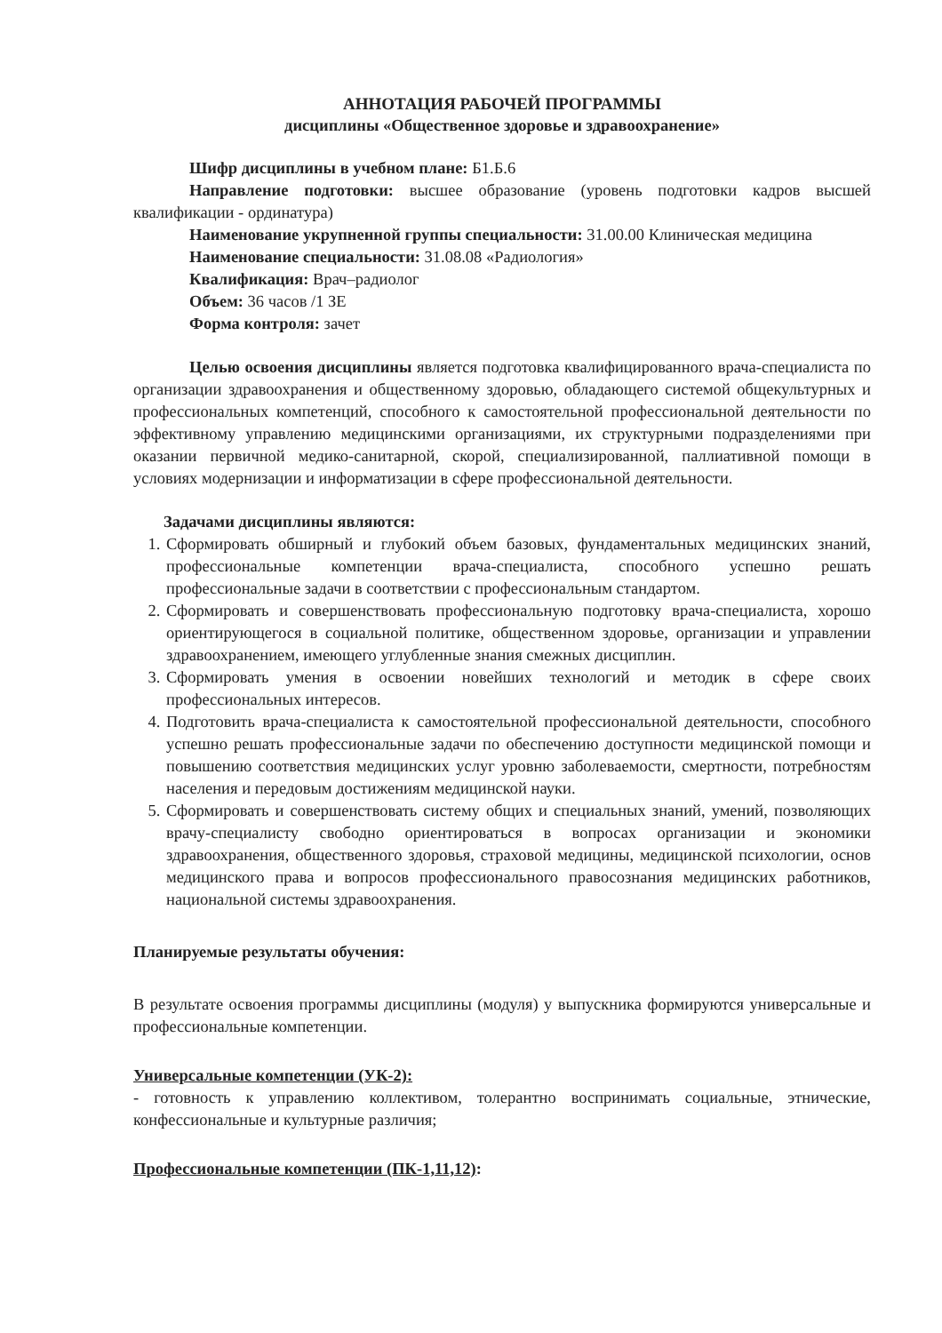АННОТАЦИЯ РАБОЧЕЙ ПРОГРАММЫ
дисциплины «Общественное здоровье и здравоохранение»
Шифр дисциплины в учебном плане: Б1.Б.6
Направление подготовки: высшее образование (уровень подготовки кадров высшей квалификации - ординатура)
Наименование укрупненной группы специальности: 31.00.00 Клиническая медицина
Наименование специальности: 31.08.08 «Радиология»
Квалификация: Врач–радиолог
Объем: 36 часов /1 ЗЕ
Форма контроля: зачет
Целью освоения дисциплины является подготовка квалифицированного врача-специалиста по организации здравоохранения и общественному здоровью, обладающего системой общекультурных и профессиональных компетенций, способного к самостоятельной профессиональной деятельности по эффективному управлению медицинскими организациями, их структурными подразделениями при оказании первичной медико-санитарной, скорой, специализированной, паллиативной помощи в условиях модернизации и информатизации в сфере профессиональной деятельности.
Задачами дисциплины являются:
1. Сформировать обширный и глубокий объем базовых, фундаментальных медицинских знаний, профессиональные компетенции врача-специалиста, способного успешно решать профессиональные задачи в соответствии с профессиональным стандартом.
2. Сформировать и совершенствовать профессиональную подготовку врача-специалиста, хорошо ориентирующегося в социальной политике, общественном здоровье, организации и управлении здравоохранением, имеющего углубленные знания смежных дисциплин.
3. Сформировать умения в освоении новейших технологий и методик в сфере своих профессиональных интересов.
4. Подготовить врача-специалиста к самостоятельной профессиональной деятельности, способного успешно решать профессиональные задачи по обеспечению доступности медицинской помощи и повышению соответствия медицинских услуг уровню заболеваемости, смертности, потребностям населения и передовым достижениям медицинской науки.
5. Сформировать и совершенствовать систему общих и специальных знаний, умений, позволяющих врачу-специалисту свободно ориентироваться в вопросах организации и экономики здравоохранения, общественного здоровья, страховой медицины, медицинской психологии, основ медицинского права и вопросов профессионального правосознания медицинских работников, национальной системы здравоохранения.
Планируемые результаты обучения:
В результате освоения программы дисциплины (модуля) у выпускника формируются универсальные и профессиональные компетенции.
Универсальные компетенции (УК-2):
- готовность к управлению коллективом, толерантно воспринимать социальные, этнические, конфессиональные и культурные различия;
Профессиональные компетенции (ПК-1,11,12):